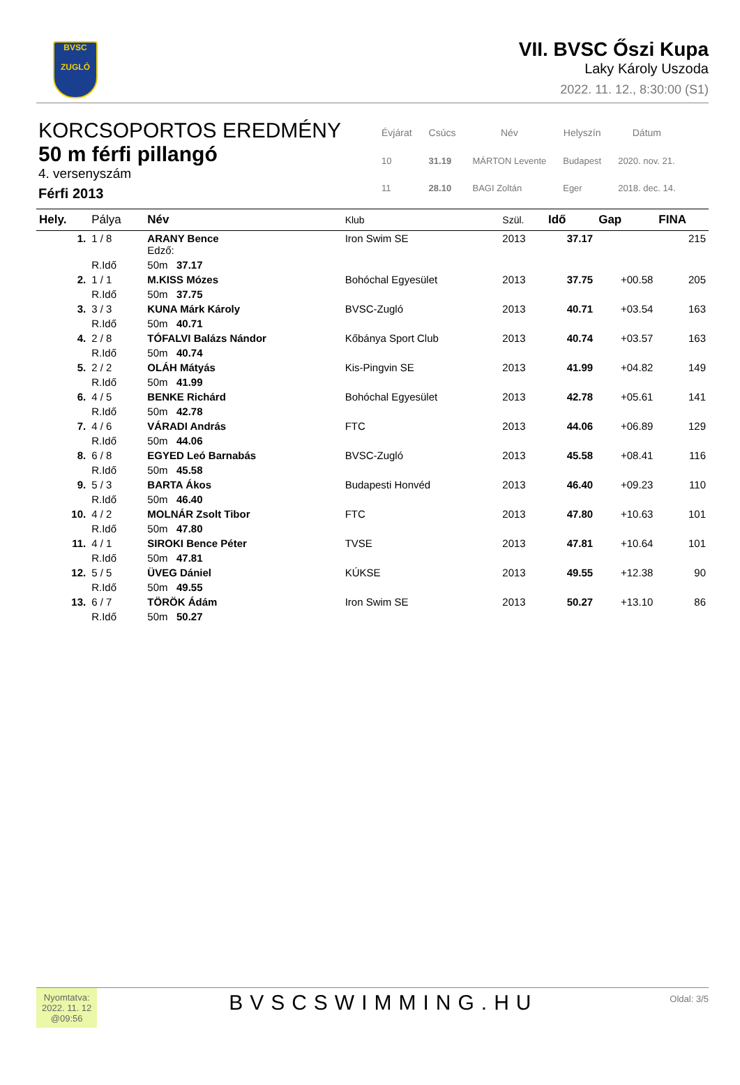BVSC
ZUGLÓ
VII. BVSC Őszi Kupa
Laky Károly Uszoda
2022. 11. 12., 8:30:00 (S1)
KORCSOPORTOS EREDMÉNY
50 m férfi pillangó
4. versenyszám
Férfi 2013
| Évjárat | Csúcs | Név | Helyszín | Dátum |
| --- | --- | --- | --- | --- |
| 10 | 31.19 | MÁRTON Levente | Budapest | 2020. nov. 21. |
| 11 | 28.10 | BAGI Zoltán | Eger | 2018. dec. 14. |
| Hely. | Pálya | Név | Klub | Szül. | Idő | Gap | FINA |
| --- | --- | --- | --- | --- | --- | --- | --- |
| 1. | 1 / 8 | ARANY Bence Edző: | Iron Swim SE | 2013 | 37.17 | | 215 |
| | R.Idő | 50m 37.17 | | | | | |
| 2. | 1 / 1 | M.KISS Mózes | Bohóchal Egyesület | 2013 | 37.75 | +00.58 | 205 |
| | R.Idő | 50m 37.75 | | | | | |
| 3. | 3 / 3 | KUNA Márk Károly | BVSC-Zugló | 2013 | 40.71 | +03.54 | 163 |
| | R.Idő | 50m 40.71 | | | | | |
| 4. | 2 / 8 | TÓFALVI Balázs Nándor | Kőbánya Sport Club | 2013 | 40.74 | +03.57 | 163 |
| | R.Idő | 50m 40.74 | | | | | |
| 5. | 2 / 2 | OLÁH Mátyás | Kis-Pingvin SE | 2013 | 41.99 | +04.82 | 149 |
| | R.Idő | 50m 41.99 | | | | | |
| 6. | 4 / 5 | BENKE Richárd | Bohóchal Egyesület | 2013 | 42.78 | +05.61 | 141 |
| | R.Idő | 50m 42.78 | | | | | |
| 7. | 4 / 6 | VÁRADI András | FTC | 2013 | 44.06 | +06.89 | 129 |
| | R.Idő | 50m 44.06 | | | | | |
| 8. | 6 / 8 | EGYED Leó Barnabás | BVSC-Zugló | 2013 | 45.58 | +08.41 | 116 |
| | R.Idő | 50m 45.58 | | | | | |
| 9. | 5 / 3 | BARTA Ákos | Budapesti Honvéd | 2013 | 46.40 | +09.23 | 110 |
| | R.Idő | 50m 46.40 | | | | | |
| 10. | 4 / 2 | MOLNÁR Zsolt Tibor | FTC | 2013 | 47.80 | +10.63 | 101 |
| | R.Idő | 50m 47.80 | | | | | |
| 11. | 4 / 1 | SIROKI Bence Péter | TVSE | 2013 | 47.81 | +10.64 | 101 |
| | R.Idő | 50m 47.81 | | | | | |
| 12. | 5 / 5 | ÜVEG Dániel | KÚKSE | 2013 | 49.55 | +12.38 | 90 |
| | R.Idő | 50m 49.55 | | | | | |
| 13. | 6 / 7 | TÖRÖK Ádám | Iron Swim SE | 2013 | 50.27 | +13.10 | 86 |
| | R.Idő | 50m 50.27 | | | | | |
Nyomtatva:
2022. 11. 12
@09:56
BVSCSWIMMING.HU
Oldal: 3/5